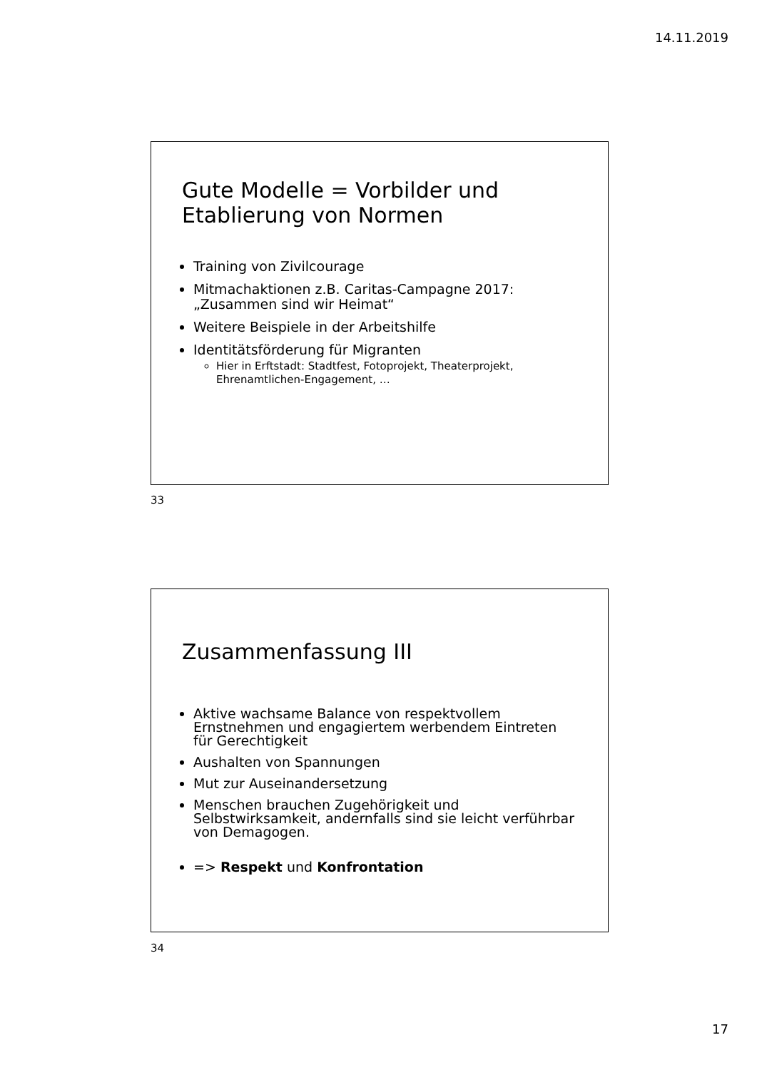14.11.2019
Gute Modelle = Vorbilder und Etablierung von Normen
Training von Zivilcourage
Mitmachaktionen z.B. Caritas-Campagne 2017: „Zusammen sind wir Heimat“
Weitere Beispiele in der Arbeitshilfe
Identitätsförderung für Migranten
Hier in Erftstadt: Stadtfest, Fotoprojekt, Theaterprojekt, Ehrenamtlichen-Engagement, …
33
Zusammenfassung III
Aktive wachsame Balance von respektvollem Ernstnehmen und engagiertem werbendem Eintreten für Gerechtigkeit
Aushalten von Spannungen
Mut zur Auseinandersetzung
Menschen brauchen Zugehörigkeit und Selbstwirksamkeit, andernfalls sind sie leicht verführbar von Demagogen.
=> Respekt und Konfrontation
34
17